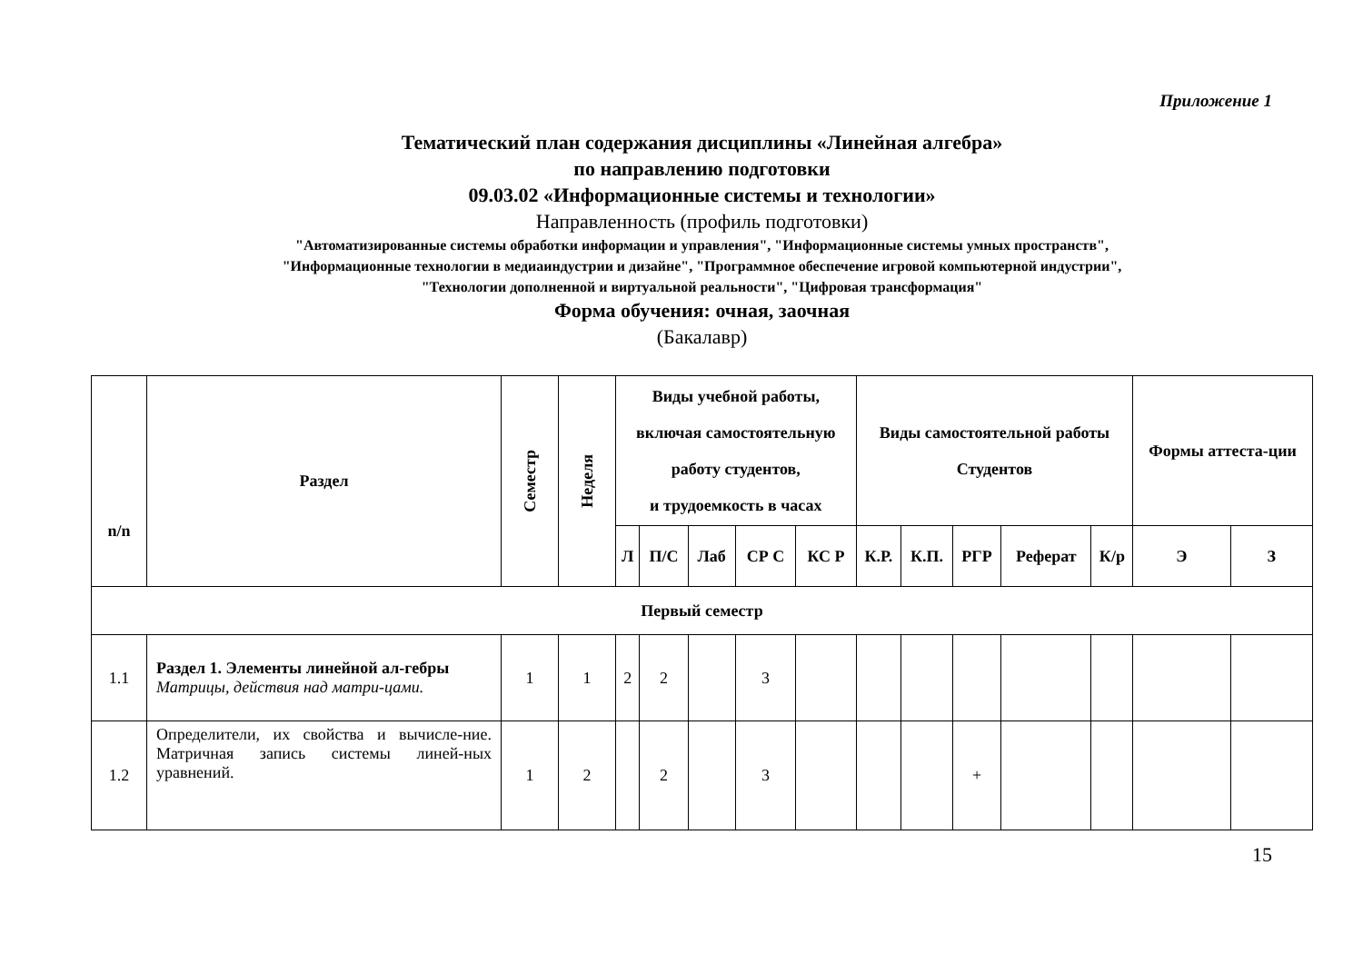Приложение 1
Тематический план содержания дисциплины «Линейная алгебра»
по направлению подготовки
09.03.02 «Информационные системы и технологии»
Направленность (профиль подготовки)
"Автоматизированные системы обработки информации и управления", "Информационные системы умных пространств",
"Информационные технологии в медиаиндустрии и дизайне", "Программное обеспечение игровой компьютерной индустрии",
"Технологии дополненной и виртуальной реальности", "Цифровая трансформация"
Форма обучения: очная, заочная
(Бакалавр)
| n/n | Раздел | Семестр | Неделя | Виды учебной работы, включая самостоятельную работу студентов, и трудоемкость в часах | | | | | Виды самостоятельной работы Студентов | | | | | Формы аттеста-ции | |
| --- | --- | --- | --- | --- | --- | --- | --- | --- | --- | --- | --- | --- | --- | --- | --- |
| | | | | Л | П/С | Лаб | СР С | КС Р | К.Р. | К.П. | РГР | Реферат | К/р | Э | З |
| Первый семестр | | | | | | | | | | | | | | | |
| 1.1 | Раздел 1. Элементы линейной ал-гебры Матрицы, действия над матри-цами. | 1 | 1 | 2 | 2 | | 3 | | | | | | | | |
| 1.2 | Определители, их свойства и вычисле-ние. Матричная запись системы линей-ных уравнений. | 1 | 2 | | 2 | | 3 | | | | + | | | | |
15